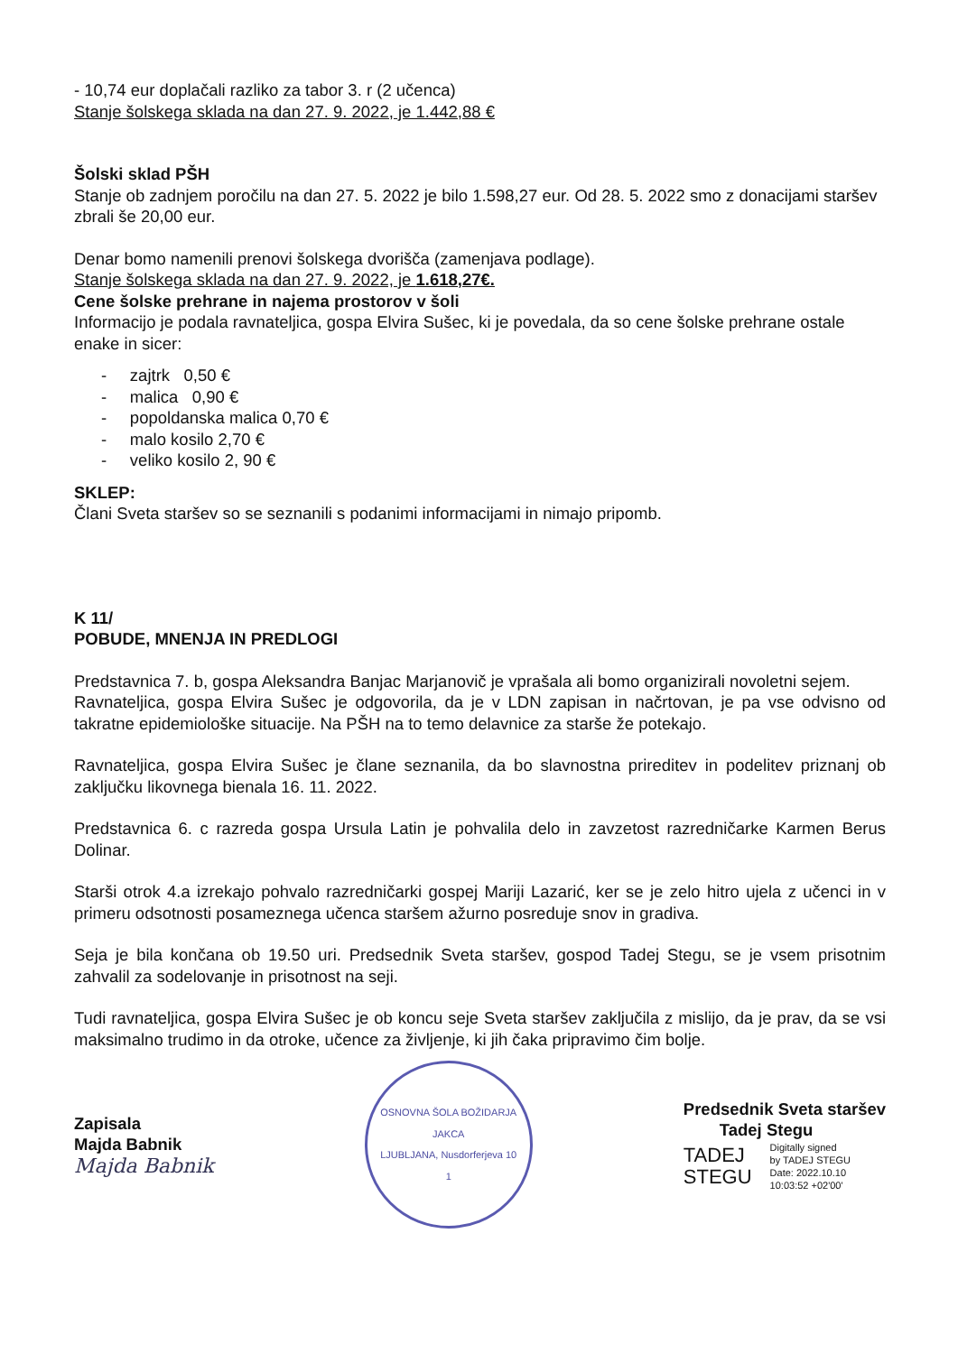- 10,74 eur doplačali razliko za tabor 3. r (2 učenca)
Stanje šolskega sklada na dan 27. 9. 2022, je 1.442,88 €
Šolski sklad PŠH
Stanje ob zadnjem poročilu na dan 27. 5. 2022 je bilo 1.598,27 eur. Od 28. 5. 2022 smo z donacijami staršev zbrali še 20,00 eur.
Denar bomo namenili prenovi šolskega dvorišča (zamenjava podlage).
Stanje šolskega sklada na dan 27. 9. 2022, je 1.618,27€.
Cene šolske prehrane in najema prostorov v šoli
Informacijo je podala ravnateljica, gospa Elvira Sušec, ki je povedala, da so cene šolske prehrane ostale enake in sicer:
- zajtrk 0,50 €
- malica 0,90 €
- popoldanska malica 0,70 €
- malo kosilo 2,70 €
- veliko kosilo 2, 90 €
SKLEP:
Člani Sveta staršev so se seznanili s podanimi informacijami in nimajo pripomb.
K 11/
POBUDE, MNENJA IN PREDLOGI
Predstavnica 7. b, gospa Aleksandra Banjac Marjanovič je vprašala ali bomo organizirali novoletni sejem.
Ravnateljica, gospa Elvira Sušec je odgovorila, da je v LDN zapisan in načrtovan, je pa vse odvisno od takratne epidemiološke situacije. Na PŠH na to temo delavnice za starše že potekajo.
Ravnateljica, gospa Elvira Sušec je člane seznanila, da bo slavnostna prireditev in podelitev priznanj ob zaključku likovnega bienala 16. 11. 2022.
Predstavnica 6. c razreda gospa Ursula Latin je pohvalila delo in zavzetost razredničarke Karmen Berus Dolinar.
Starši otrok 4.a izrekajo pohvalo razredničarki gospej Mariji Lazarić, ker se je zelo hitro ujela z učenci in v primeru odsotnosti posameznega učenca staršem ažurno posreduje snov in gradiva.
Seja je bila končana ob 19.50 uri. Predsednik Sveta staršev, gospod Tadej Stegu, se je vsem prisotnim zahvalil za sodelovanje in prisotnost na seji.
Tudi ravnateljica, gospa Elvira Sušec je ob koncu seje Sveta staršev zaključila z mislijo, da je prav, da se vsi maksimalno trudimo in da otroke, učence za življenje, ki jih čaka pripravimo čim bolje.
Zapisala
Majda Babnik
Majda Babnik
OSNOVNA ŠOLA BOŽIDARJA JAKCA
LJUBLJANA, Nusdorferjeva 10
1
Predsednik Sveta staršev
Tadej Stegu
TADEJ
STEGU
Digitally signed
by TADEJ STEGU
Date: 2022.10.10
10:03:52 +02'00'